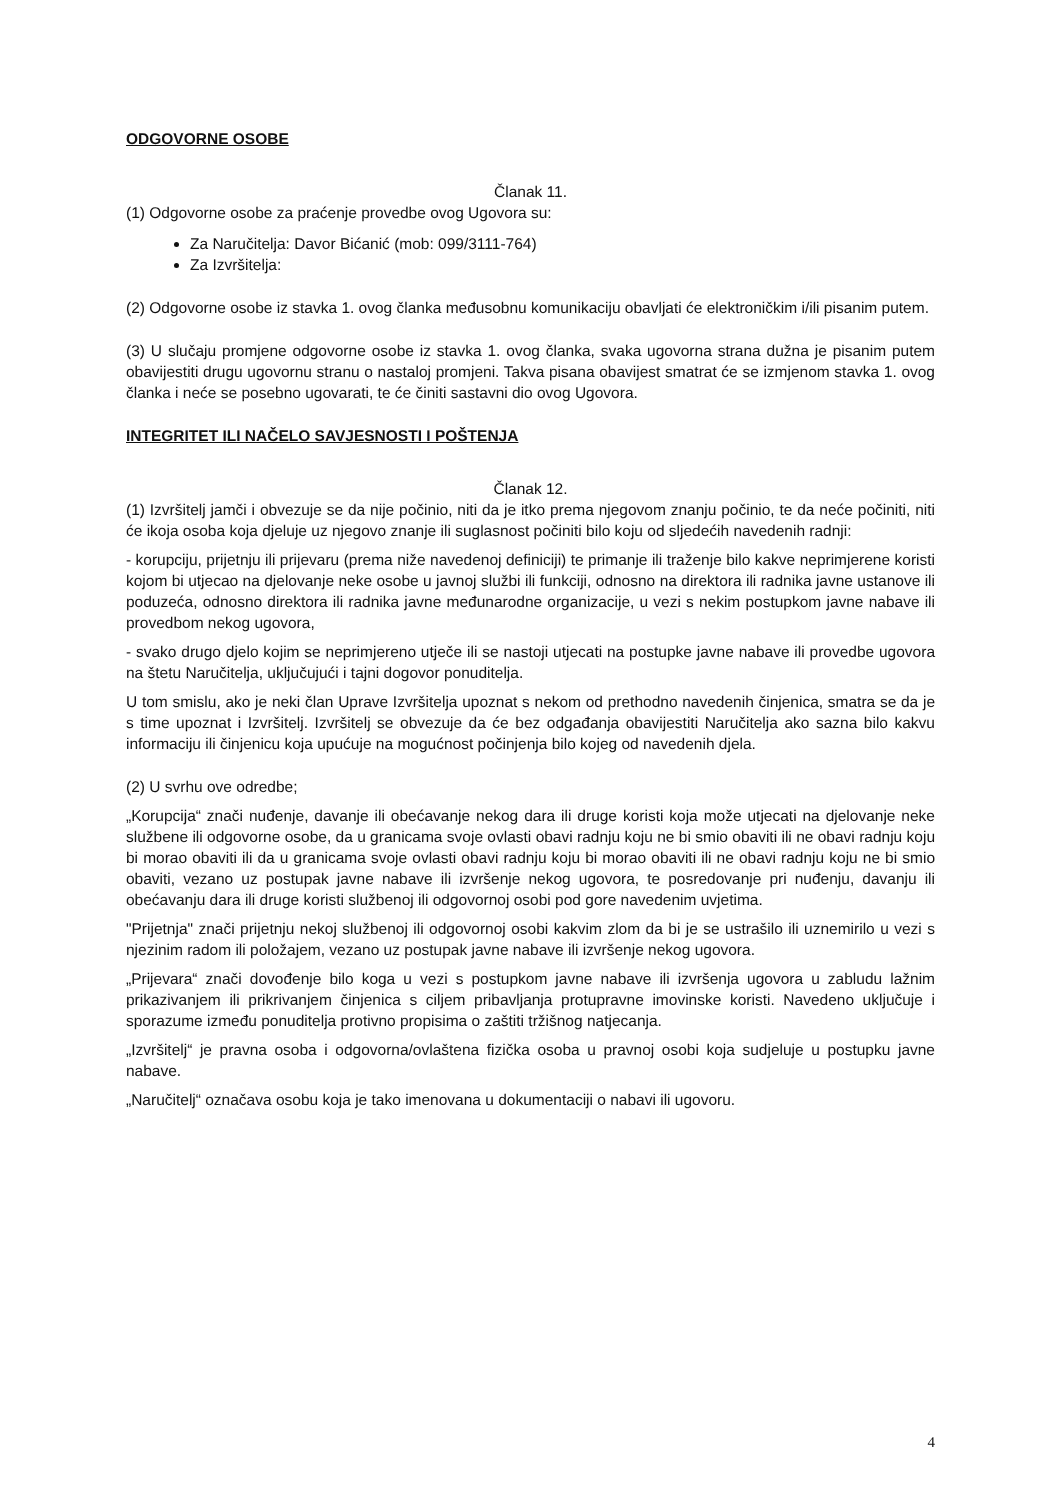ODGOVORNE OSOBE
Članak 11.
(1) Odgovorne osobe za praćenje provedbe ovog Ugovora su:
Za Naručitelja: Davor Bićanić (mob: 099/3111-764)
Za Izvršitelja:
(2) Odgovorne osobe iz stavka 1. ovog članka međusobnu komunikaciju obavljati će elektroničkim i/ili pisanim putem.
(3) U slučaju promjene odgovorne osobe iz stavka 1. ovog članka, svaka ugovorna strana dužna je pisanim putem obavijestiti drugu ugovornu stranu o nastaloj promjeni. Takva pisana obavijest smatrat će se izmjenom stavka 1. ovog članka i neće se posebno ugovarati, te će činiti sastavni dio ovog Ugovora.
INTEGRITET ILI NAČELO SAVJESNOSTI I POŠTENJA
Članak 12.
(1) Izvršitelj jamči i obvezuje se da nije počinio, niti da je itko prema njegovom znanju počinio, te da neće počiniti, niti će ikoja osoba koja djeluje uz njegovo znanje ili suglasnost počiniti bilo koju od sljedećih navedenih radnji:
- korupciju, prijetnju ili prijevaru (prema niže navedenoj definiciji) te primanje ili traženje bilo kakve neprimjerene koristi kojom bi utjecao na djelovanje neke osobe u javnoj službi ili funkciji, odnosno na direktora ili radnika javne ustanove ili poduzeća, odnosno direktora ili radnika javne međunarodne organizacije, u vezi s nekim postupkom javne nabave ili provedbom nekog ugovora,
- svako drugo djelo kojim se neprimjereno utječe ili se nastoji utjecati na postupke javne nabave ili provedbe ugovora na štetu Naručitelja, uključujući i tajni dogovor ponuditelja.
U tom smislu, ako je neki član Uprave Izvršitelja upoznat s nekom od prethodno navedenih činjenica, smatra se da je s time upoznat i Izvršitelj. Izvršitelj se obvezuje da će bez odgađanja obavijestiti Naručitelja ako sazna bilo kakvu informaciju ili činjenicu koja upućuje na mogućnost počinjenja bilo kojeg od navedenih djela.
(2) U svrhu ove odredbe;
„Korupcija“ znači nuđenje, davanje ili obećavanje nekog dara ili druge koristi koja može utjecati na djelovanje neke službene ili odgovorne osobe, da u granicama svoje ovlasti obavi radnju koju ne bi smio obaviti ili ne obavi radnju koju bi morao obaviti ili da u granicama svoje ovlasti obavi radnju koju bi morao obaviti ili ne obavi radnju koju ne bi smio obaviti, vezano uz postupak javne nabave ili izvršenje nekog ugovora, te posredovanje pri nuđenju, davanju ili obećavanju dara ili druge koristi službenoj ili odgovornoj osobi pod gore navedenim uvjetima.
"Prijetnja" znači prijetnju nekoj službenoj ili odgovornoj osobi kakvim zlom da bi je se ustrašilo ili uznemirilo u vezi s njezinim radom ili položajem, vezano uz postupak javne nabave ili izvršenje nekog ugovora.
„Prijevara“ znači dovođenje bilo koga u vezi s postupkom javne nabave ili izvršenja ugovora u zabludu lažnim prikazivanjem ili prikrivanjem činjenica s ciljem pribavljanja protupravne imovinske koristi. Navedeno uključuje i sporazume između ponuditelja protivno propisima o zaštiti tržišnog natjecanja.
„Izvršitelj“ je pravna osoba i odgovorna/ovlaštena fizička osoba u pravnoj osobi koja sudjeluje u postupku javne nabave.
„Naručitelj“ označava osobu koja je tako imenovana u dokumentaciji o nabavi ili ugovoru.
4